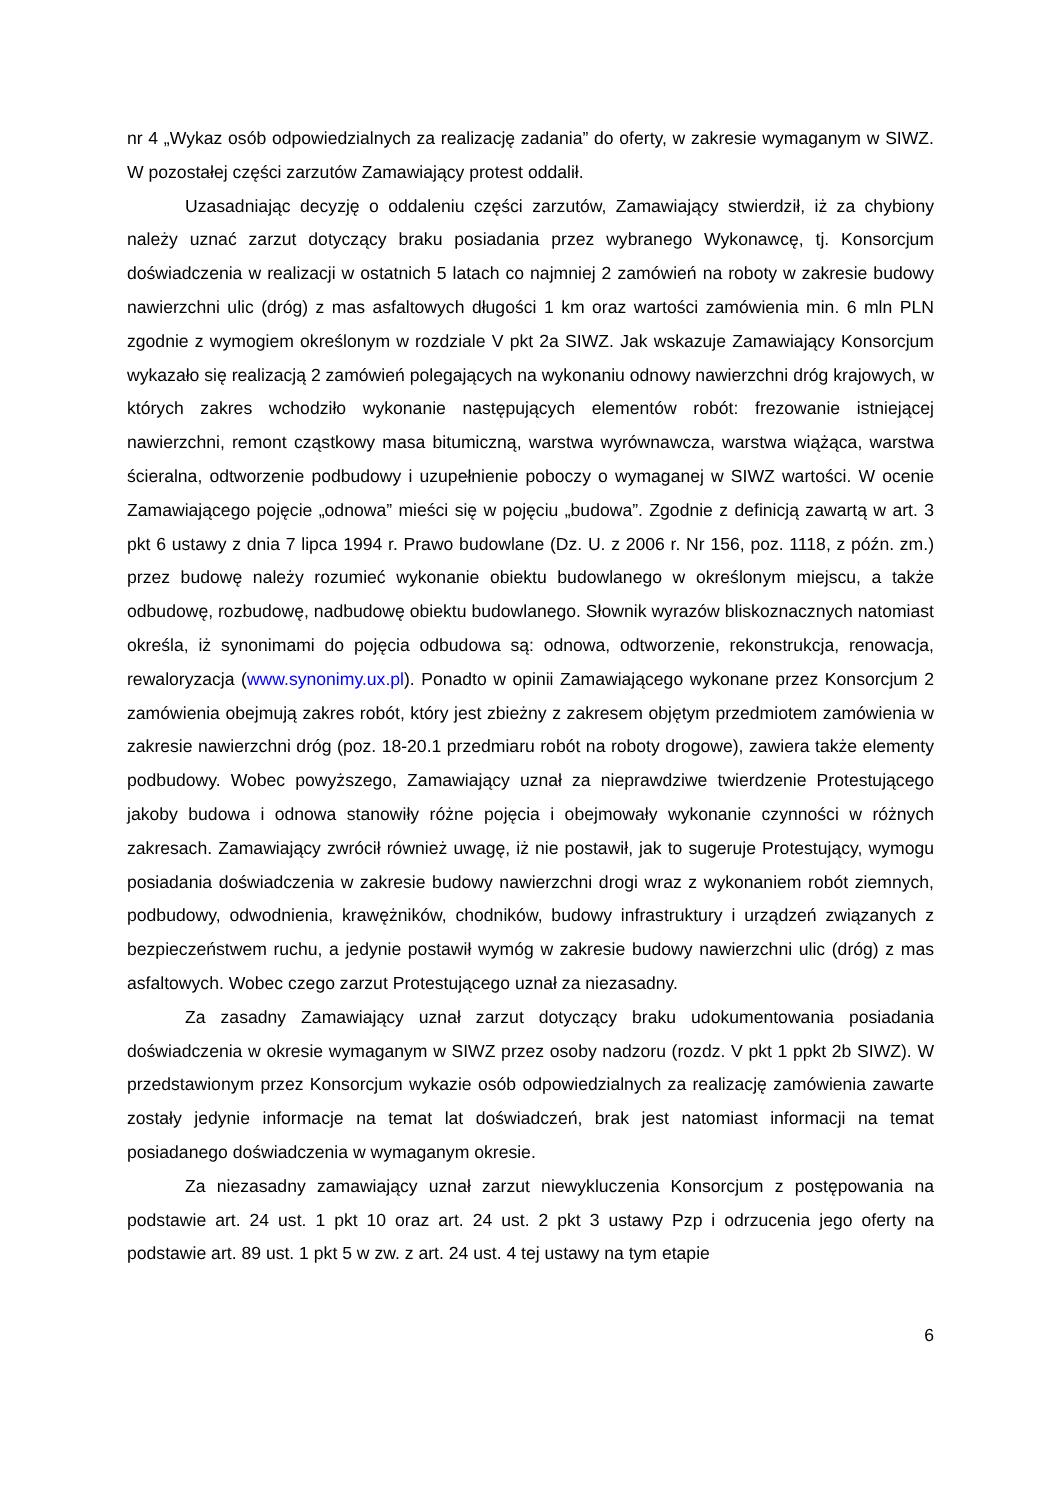nr 4 „Wykaz osób odpowiedzialnych za realizację zadania” do oferty, w zakresie wymaganym w SIWZ. W pozostałej części zarzutów Zamawiający protest oddalił.
Uzasadniając decyzję o oddaleniu części zarzutów, Zamawiający stwierdził, iż za chybiony należy uznać zarzut dotyczący braku posiadania przez wybranego Wykonawcę, tj. Konsorcjum doświadczenia w realizacji w ostatnich 5 latach co najmniej 2 zamówień na roboty w zakresie budowy nawierzchni ulic (dróg) z mas asfaltowych długości 1 km oraz wartości zamówienia min. 6 mln PLN zgodnie z wymogiem określonym w rozdziale V pkt 2a SIWZ. Jak wskazuje Zamawiający Konsorcjum wykazało się realizacją 2 zamówień polegających na wykonaniu odnowy nawierzchni dróg krajowych, w których zakres wchodziło wykonanie następujących elementów robót: frezowanie istniejącej nawierzchni, remont cząstkowy masa bitumiczną, warstwa wyrównawcza, warstwa wiążąca, warstwa ścieralna, odtworzenie podbudowy i uzupełnienie poboczy o wymaganej w SIWZ wartości. W ocenie Zamawiającego pojęcie „odnowa” mieści się w pojęciu „budowa”. Zgodnie z definicją zawartą w art. 3 pkt 6 ustawy z dnia 7 lipca 1994 r. Prawo budowlane (Dz. U. z 2006 r. Nr 156, poz. 1118, z późn. zm.) przez budowę należy rozumieć wykonanie obiektu budowlanego w określonym miejscu, a także odbudowę, rozbudowę, nadbudowę obiektu budowlanego. Słownik wyrazów bliskoznacznych natomiast określa, iż synonimami do pojęcia odbudowa są: odnowa, odtworzenie, rekonstrukcja, renowacja, rewaloryzacja (www.synonimy.ux.pl). Ponadto w opinii Zamawiającego wykonane przez Konsorcjum 2 zamówienia obejmują zakres robót, który jest zbieżny z zakresem objętym przedmiotem zamówienia w zakresie nawierzchni dróg (poz. 18-20.1 przedmiaru robót na roboty drogowe), zawiera także elementy podbudowy. Wobec powyższego, Zamawiający uznał za nieprawdziwe twierdzenie Protestującego jakoby budowa i odnowa stanowiły różne pojęcia i obejmowały wykonanie czynności w różnych zakresach. Zamawiający zwrócił również uwagę, iż nie postawił, jak to sugeruje Protestujący, wymogu posiadania doświadczenia w zakresie budowy nawierzchni drogi wraz z wykonaniem robót ziemnych, podbudowy, odwodnienia, krawężników, chodników, budowy infrastruktury i urządzeń związanych z bezpieczeństwem ruchu, a jedynie postawił wymóg w zakresie budowy nawierzchni ulic (dróg) z mas asfaltowych. Wobec czego zarzut Protestującego uznał za niezasadny.
Za zasadny Zamawiający uznał zarzut dotyczący braku udokumentowania posiadania doświadczenia w okresie wymaganym w SIWZ przez osoby nadzoru (rozdz. V pkt 1 ppkt 2b SIWZ). W przedstawionym przez Konsorcjum wykazie osób odpowiedzialnych za realizację zamówienia zawarte zostały jedynie informacje na temat lat doświadczeń, brak jest natomiast informacji na temat posiadanego doświadczenia w wymaganym okresie.
Za niezasadny zamawiający uznał zarzut niewykluczenia Konsorcjum z postępowania na podstawie art. 24 ust. 1 pkt 10 oraz art. 24 ust. 2 pkt 3 ustawy Pzp i odrzucenia jego oferty na podstawie art. 89 ust. 1 pkt 5 w zw. z art. 24 ust. 4 tej ustawy na tym etapie
6